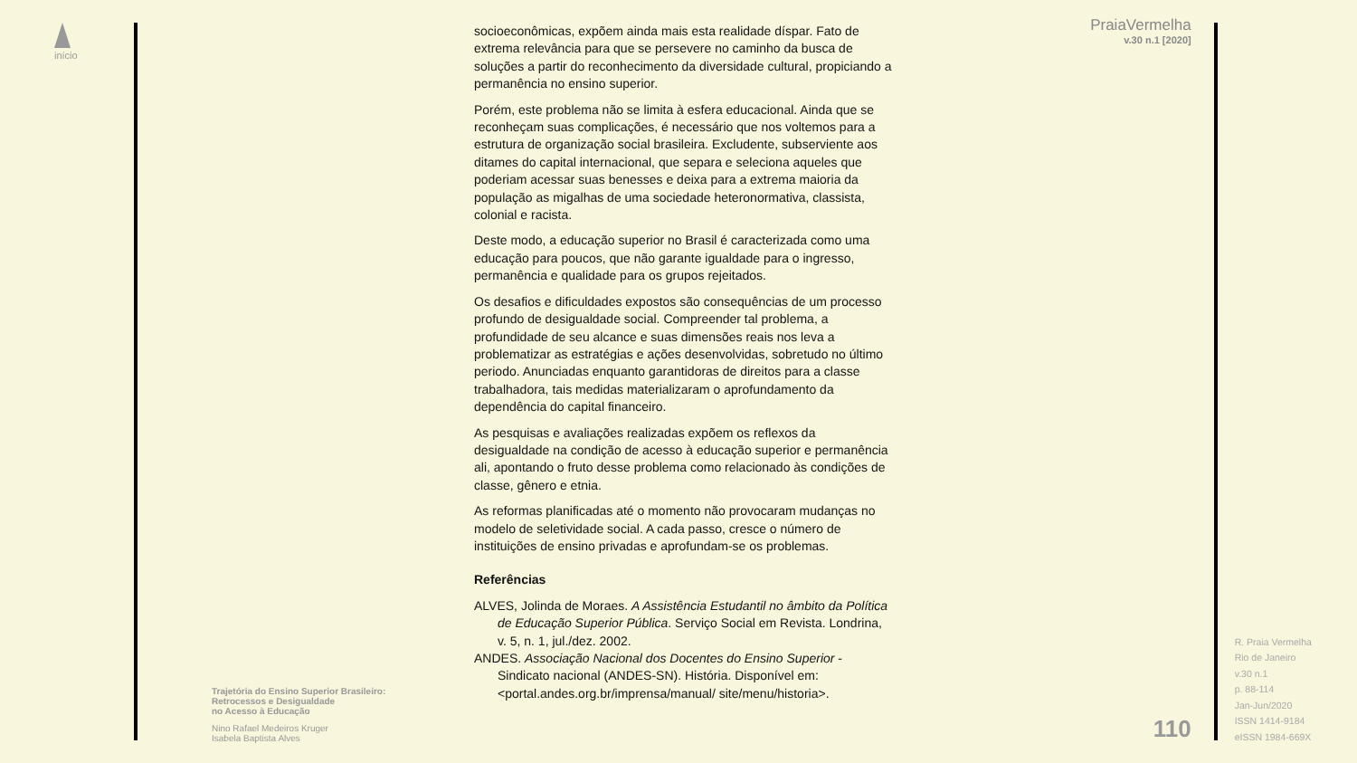início
Trajetória do Ensino Superior Brasileiro:
Retrocessos e Desigualdade
no Acesso à Educação
Nino Rafael Medeiros Kruger
Isabela Baptista Alves
socioeconômicas, expõem ainda mais esta realidade díspar. Fato de extrema relevância para que se persevere no caminho da busca de soluções a partir do reconhecimento da diversidade cultural, propiciando a permanência no ensino superior.
Porém, este problema não se limita à esfera educacional. Ainda que se reconheçam suas complicações, é necessário que nos voltemos para a estrutura de organização social brasileira. Excludente, subserviente aos ditames do capital internacional, que separa e seleciona aqueles que poderiam acessar suas benesses e deixa para a extrema maioria da população as migalhas de uma sociedade heteronormativa, classista, colonial e racista.
Deste modo, a educação superior no Brasil é caracterizada como uma educação para poucos, que não garante igualdade para o ingresso, permanência e qualidade para os grupos rejeitados.
Os desafios e dificuldades expostos são consequências de um processo profundo de desigualdade social. Compreender tal problema, a profundidade de seu alcance e suas dimensões reais nos leva a problematizar as estratégias e ações desenvolvidas, sobretudo no último periodo. Anunciadas enquanto garantidoras de direitos para a classe trabalhadora, tais medidas materializaram o aprofundamento da dependência do capital financeiro.
As pesquisas e avaliações realizadas expõem os reflexos da desigualdade na condição de acesso à educação superior e permanência ali, apontando o fruto desse problema como relacionado às condições de classe, gênero e etnia.
As reformas planificadas até o momento não provocaram mudanças no modelo de seletividade social. A cada passo, cresce o número de instituições de ensino privadas e aprofundam-se os problemas.
Referências
ALVES, Jolinda de Moraes. A Assistência Estudantil no âmbito da Política de Educação Superior Pública. Serviço Social em Revista. Londrina, v. 5, n. 1, jul./dez. 2002.
ANDES. Associação Nacional dos Docentes do Ensino Superior - Sindicato nacional (ANDES-SN). História. Disponível em: <portal.andes.org.br/imprensa/manual/ site/menu/historia>.
PraiaVermelha
v.30 n.1 [2020]
110
R. Praia Vermelha
Rio de Janeiro
v.30 n.1
p. 88-114
Jan-Jun/2020
ISSN 1414-9184
eISSN 1984-669X